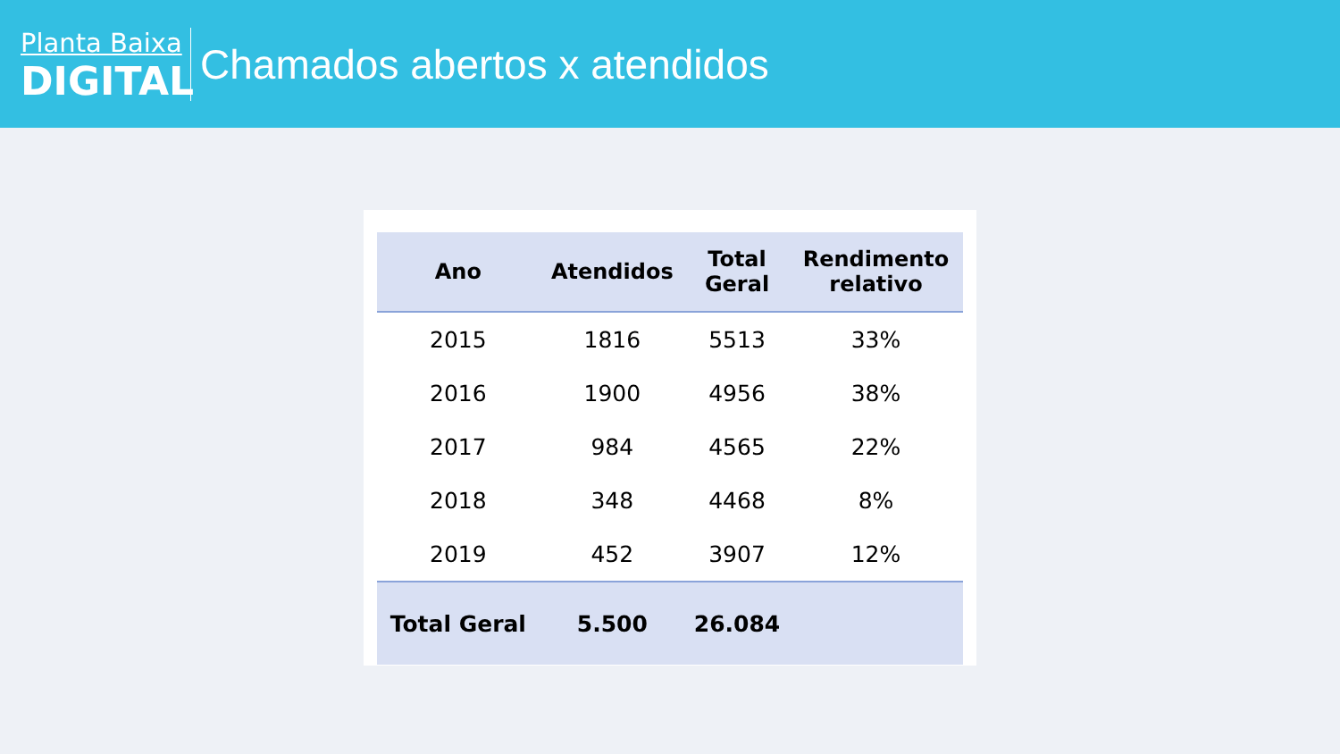Planta Baixa
DIGITAL
Chamados abertos x atendidos
| Ano | Atendidos | Total Geral | Rendimento relativo |
| --- | --- | --- | --- |
| 2015 | 1816 | 5513 | 33% |
| 2016 | 1900 | 4956 | 38% |
| 2017 | 984 | 4565 | 22% |
| 2018 | 348 | 4468 | 8% |
| 2019 | 452 | 3907 | 12% |
| Total Geral | 5.500 | 26.084 | |